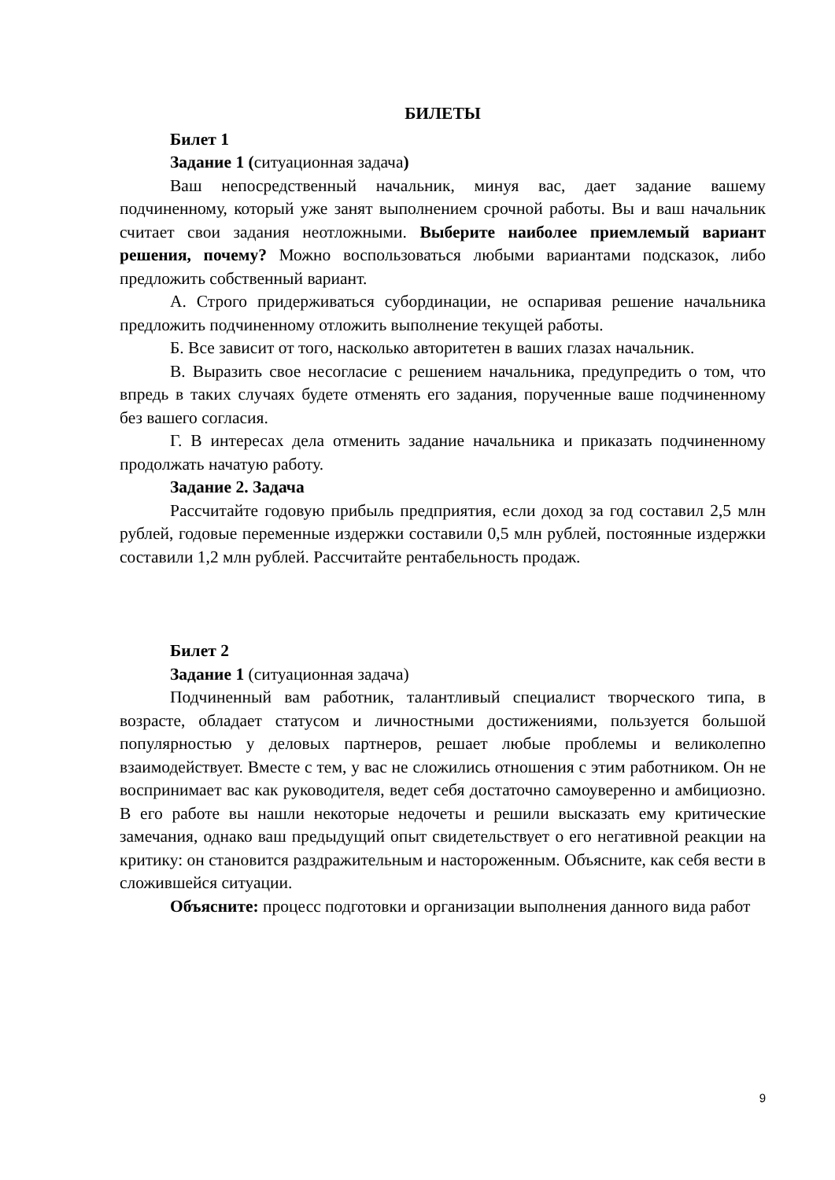БИЛЕТЫ
Билет 1
Задание 1 (ситуационная задача)
Ваш непосредственный начальник, минуя вас, дает задание вашему подчиненному, который уже занят выполнением срочной работы. Вы и ваш начальник считает свои задания неотложными. Выберите наиболее приемлемый вариант решения, почему? Можно воспользоваться любыми вариантами подсказок, либо предложить собственный вариант.
А. Строго придерживаться субординации, не оспаривая решение начальника предложить подчиненному отложить выполнение текущей работы.
Б. Все зависит от того, насколько авторитетен в ваших глазах начальник.
В. Выразить свое несогласие с решением начальника, предупредить о том, что впредь в таких случаях будете отменять его задания, порученные ваше подчиненному без вашего согласия.
Г. В интересах дела отменить задание начальника и приказать подчиненному продолжать начатую работу.
Задание 2. Задача
Рассчитайте годовую прибыль предприятия, если доход за год составил 2,5 млн рублей, годовые переменные издержки составили 0,5 млн рублей, постоянные издержки составили 1,2 млн рублей. Рассчитайте рентабельность продаж.
Билет 2
Задание 1 (ситуационная задача)
Подчиненный вам работник, талантливый специалист творческого типа, в возрасте, обладает статусом и личностными достижениями, пользуется большой популярностью у деловых партнеров, решает любые проблемы и великолепно взаимодействует. Вместе с тем, у вас не сложились отношения с этим работником. Он не воспринимает вас как руководителя, ведет себя достаточно самоуверенно и амбициозно. В его работе вы нашли некоторые недочеты и решили высказать ему критические замечания, однако ваш предыдущий опыт свидетельствует о его негативной реакции на критику: он становится раздражительным и настороженным. Объясните, как себя вести в сложившейся ситуации.
Объясните: процесс подготовки и организации выполнения данного вида работ
9